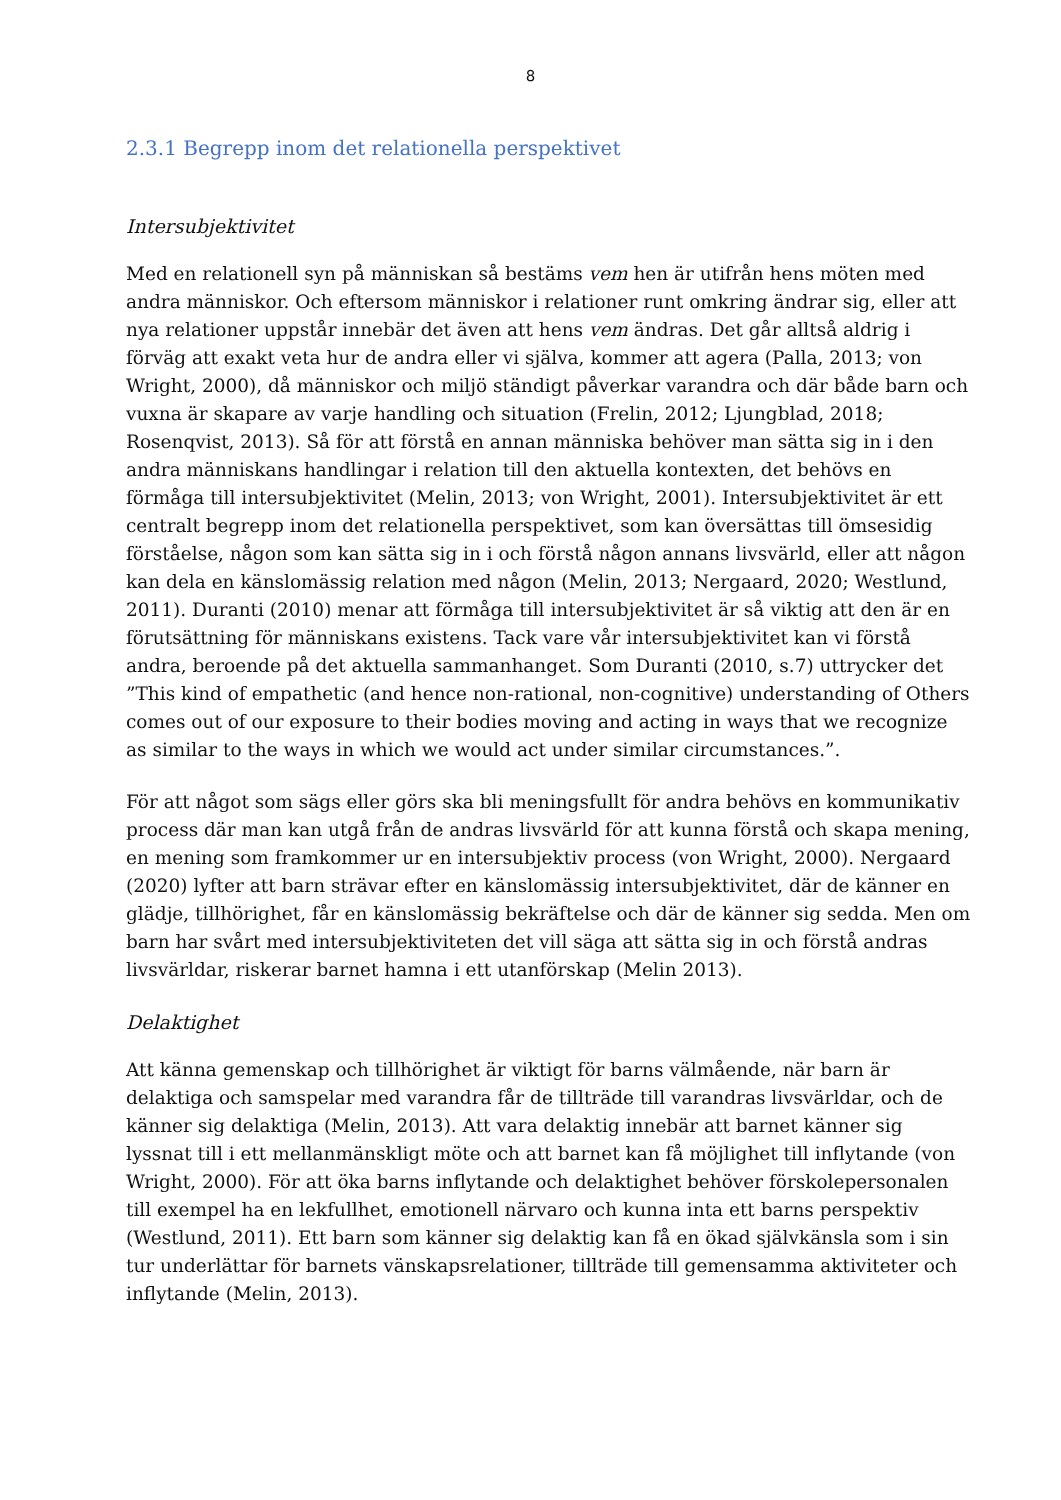8
2.3.1 Begrepp inom det relationella perspektivet
Intersubjektivitet
Med en relationell syn på människan så bestäms vem hen är utifrån hens möten med andra människor. Och eftersom människor i relationer runt omkring ändrar sig, eller att nya relationer uppstår innebär det även att hens vem ändras. Det går alltså aldrig i förväg att exakt veta hur de andra eller vi själva, kommer att agera (Palla, 2013; von Wright, 2000), då människor och miljö ständigt påverkar varandra och där både barn och vuxna är skapare av varje handling och situation (Frelin, 2012; Ljungblad, 2018; Rosenqvist, 2013). Så för att förstå en annan människa behöver man sätta sig in i den andra människans handlingar i relation till den aktuella kontexten, det behövs en förmåga till intersubjektivitet (Melin, 2013; von Wright, 2001). Intersubjektivitet är ett centralt begrepp inom det relationella perspektivet, som kan översättas till ömsesidig förståelse, någon som kan sätta sig in i och förstå någon annans livsvärld, eller att någon kan dela en känslomässig relation med någon (Melin, 2013; Nergaard, 2020; Westlund, 2011). Duranti (2010) menar att förmåga till intersubjektivitet är så viktig att den är en förutsättning för människans existens. Tack vare vår intersubjektivitet kan vi förstå andra, beroende på det aktuella sammanhanget. Som Duranti (2010, s.7) uttrycker det ”This kind of empathetic (and hence non-rational, non-cognitive) understanding of Others comes out of our exposure to their bodies moving and acting in ways that we recognize as similar to the ways in which we would act under similar circumstances.”.
För att något som sägs eller görs ska bli meningsfullt för andra behövs en kommunikativ process där man kan utgå från de andras livsvärld för att kunna förstå och skapa mening, en mening som framkommer ur en intersubjektiv process (von Wright, 2000). Nergaard (2020) lyfter att barn strävar efter en känslomässig intersubjektivitet, där de känner en glädje, tillhörighet, får en känslomässig bekräftelse och där de känner sig sedda. Men om barn har svårt med intersubjektiviteten det vill säga att sätta sig in och förstå andras livsvärldar, riskerar barnet hamna i ett utanförskap (Melin 2013).
Delaktighet
Att känna gemenskap och tillhörighet är viktigt för barns välmående, när barn är delaktiga och samspelar med varandra får de tillträde till varandras livsvärldar, och de känner sig delaktiga (Melin, 2013). Att vara delaktig innebär att barnet känner sig lyssnat till i ett mellanmänskligt möte och att barnet kan få möjlighet till inflytande (von Wright, 2000). För att öka barns inflytande och delaktighet behöver förskolepersonalen till exempel ha en lekfullhet, emotionell närvaro och kunna inta ett barns perspektiv (Westlund, 2011). Ett barn som känner sig delaktig kan få en ökad självkänsla som i sin tur underlättar för barnets vänskapsrelationer, tillträde till gemensamma aktiviteter och inflytande (Melin, 2013).